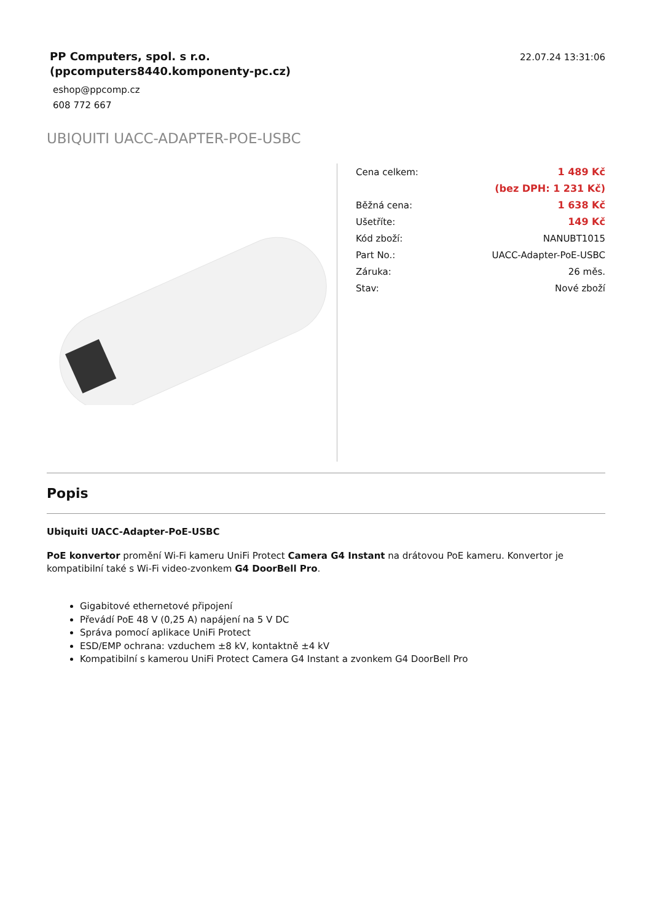PP Computers, spol. s r.o.
(ppcomputers8440.komponenty-pc.cz)
eshop@ppcomp.cz
608 772 667
22.07.24 13:31:06
UBIQUITI UACC-ADAPTER-POE-USBC
| Cena celkem: | 1 489 Kč |
| | (bez DPH: 1 231 Kč) |
| Běžná cena: | 1 638 Kč |
| Ušetříte: | 149 Kč |
| Kód zboží: | NANUBT1015 |
| Part No.: | UACC-Adapter-PoE-USBC |
| Záruka: | 26 měs. |
| Stav: | Nové zboží |
Popis
Ubiquiti UACC-Adapter-PoE-USBC
PoE konvertor promění Wi-Fi kameru UniFi Protect Camera G4 Instant na drátovou PoE kameru. Konvertor je kompatibilní také s Wi-Fi video-zvonkem G4 DoorBell Pro.
Gigabitové ethernetové připojení
Převádí PoE 48 V (0,25 A) napájení na 5 V DC
Správa pomocí aplikace UniFi Protect
ESD/EMP ochrana: vzduchem ±8 kV, kontaktně ±4 kV
Kompatibilní s kamerou UniFi Protect Camera G4 Instant a zvonkem G4 DoorBell Pro